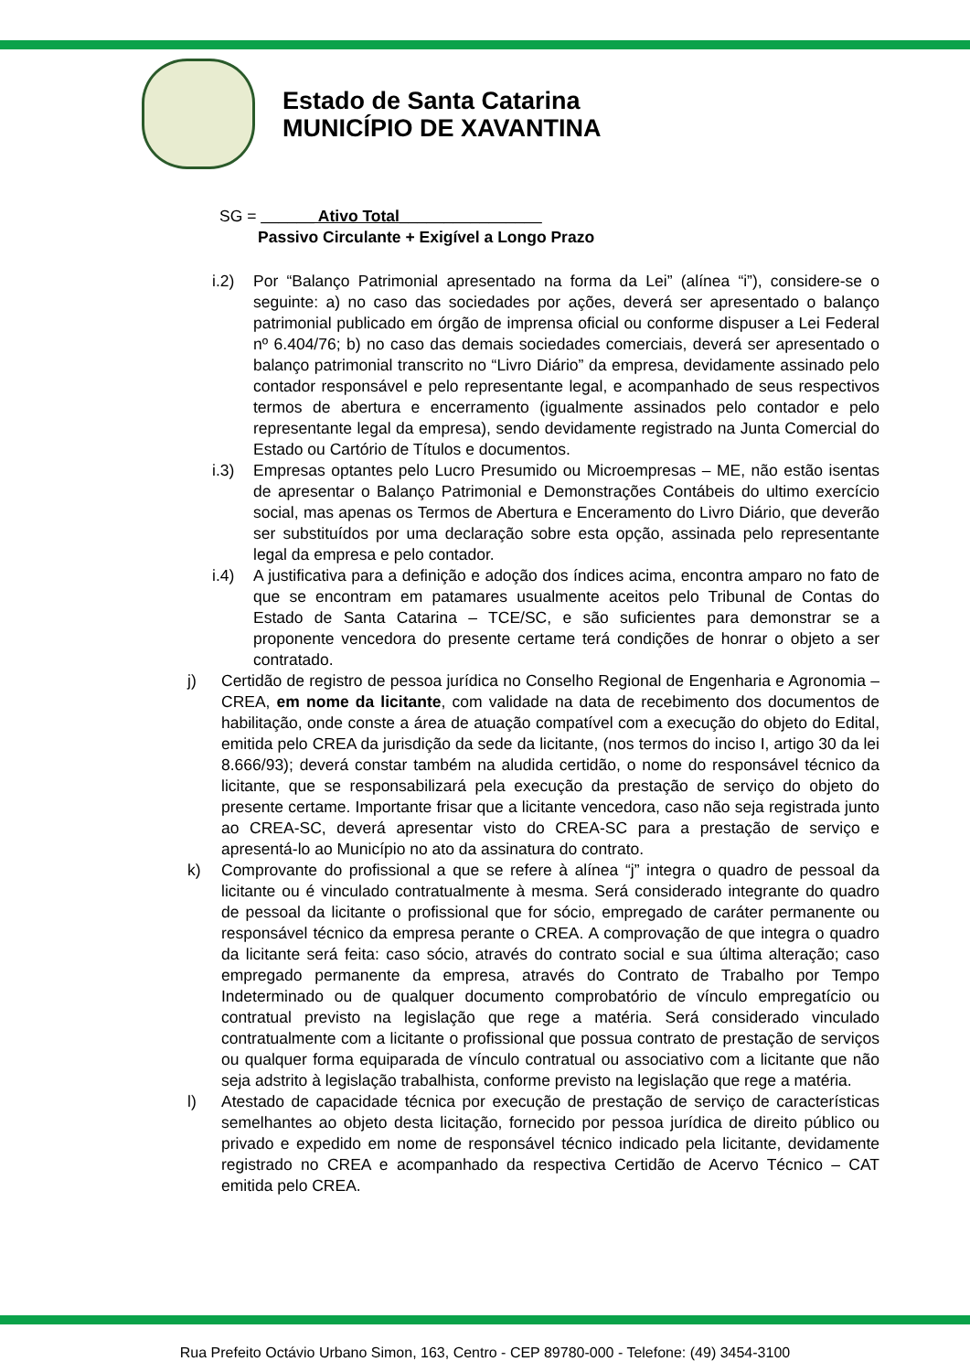Estado de Santa Catarina
MUNICÍPIO DE XAVANTINA
SG = ______ Ativo Total________________
Passivo Circulante + Exigível a Longo Prazo
i.2) Por “Balanço Patrimonial apresentado na forma da Lei” (alínea “i”), considere-se o seguinte: a) no caso das sociedades por ações, deverá ser apresentado o balanço patrimonial publicado em órgão de imprensa oficial ou conforme dispuser a Lei Federal nº 6.404/76; b) no caso das demais sociedades comerciais, deverá ser apresentado o balanço patrimonial transcrito no “Livro Diário” da empresa, devidamente assinado pelo contador responsável e pelo representante legal, e acompanhado de seus respectivos termos de abertura e encerramento (igualmente assinados pelo contador e pelo representante legal da empresa), sendo devidamente registrado na Junta Comercial do Estado ou Cartório de Títulos e documentos.
i.3) Empresas optantes pelo Lucro Presumido ou Microempresas – ME, não estão isentas de apresentar o Balanço Patrimonial e Demonstrações Contábeis do ultimo exercício social, mas apenas os Termos de Abertura e Enceramento do Livro Diário, que deverão ser substituídos por uma declaração sobre esta opção, assinada pelo representante legal da empresa e pelo contador.
i.4) A justificativa para a definição e adoção dos índices acima, encontra amparo no fato de que se encontram em patamares usualmente aceitos pelo Tribunal de Contas do Estado de Santa Catarina – TCE/SC, e são suficientes para demonstrar se a proponente vencedora do presente certame terá condições de honrar o objeto a ser contratado.
j) Certidão de registro de pessoa jurídica no Conselho Regional de Engenharia e Agronomia – CREA, em nome da licitante, com validade na data de recebimento dos documentos de habilitação, onde conste a área de atuação compatível com a execução do objeto do Edital, emitida pelo CREA da jurisdição da sede da licitante, (nos termos do inciso I, artigo 30 da lei 8.666/93); deverá constar também na aludida certidão, o nome do responsável técnico da licitante, que se responsabilizará pela execução da prestação de serviço do objeto do presente certame. Importante frisar que a licitante vencedora, caso não seja registrada junto ao CREA-SC, deverá apresentar visto do CREA-SC para a prestação de serviço e apresentá-lo ao Município no ato da assinatura do contrato.
k) Comprovante do profissional a que se refere à alínea “j” integra o quadro de pessoal da licitante ou é vinculado contratualmente à mesma. Será considerado integrante do quadro de pessoal da licitante o profissional que for sócio, empregado de caráter permanente ou responsável técnico da empresa perante o CREA. A comprovação de que integra o quadro da licitante será feita: caso sócio, através do contrato social e sua última alteração; caso empregado permanente da empresa, através do Contrato de Trabalho por Tempo Indeterminado ou de qualquer documento comprobatório de vínculo empregatício ou contratual previsto na legislação que rege a matéria. Será considerado vinculado contratualmente com a licitante o profissional que possua contrato de prestação de serviços ou qualquer forma equiparada de vínculo contratual ou associativo com a licitante que não seja adstrito à legislação trabalhista, conforme previsto na legislação que rege a matéria.
l) Atestado de capacidade técnica por execução de prestação de serviço de características semelhantes ao objeto desta licitação, fornecido por pessoa jurídica de direito público ou privado e expedido em nome de responsável técnico indicado pela licitante, devidamente registrado no CREA e acompanhado da respectiva Certidão de Acervo Técnico – CAT emitida pelo CREA.
Rua Prefeito Octávio Urbano Simon, 163, Centro - CEP 89780-000 - Telefone: (49) 3454-3100